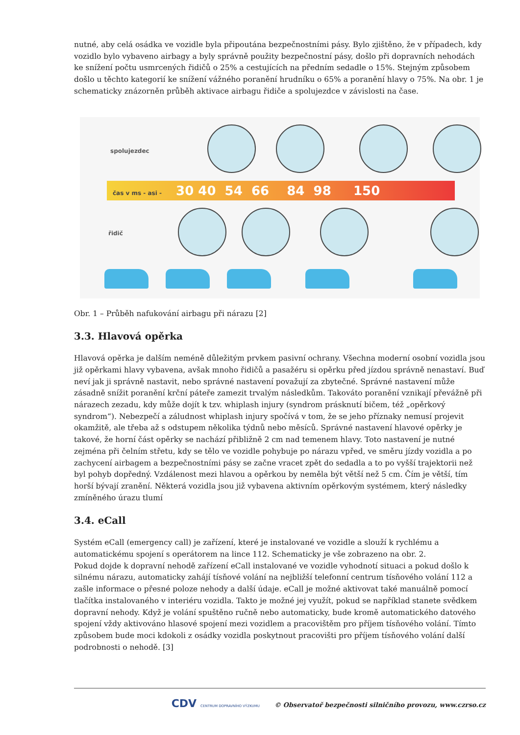nutné, aby celá osádka ve vozidle byla připoutána bezpečnostními pásy. Bylo zjištěno, že v případech, kdy vozidlo bylo vybaveno airbagy a byly správně použity bezpečnostní pásy, došlo při dopravních nehodách ke snížení počtu usmrcených řidičů o 25% a cestujících na předním sedadle o 15%. Stejným způsobem došlo u těchto kategorií ke snížení vážného poranění hrudníku o 65% a poranění hlavy o 75%. Na obr. 1 je schematicky znázorněn průběh aktivace airbagu řidiče a spolujezdce v závislosti na čase.
spolujezdec
čas v ms - asi - 30 40 54 66 84 98 150
řidič
Obr. 1 – Průběh nafukování airbagu při nárazu [2]
3.3. Hlavová opěrka
Hlavová opěrka je dalším neméně důležitým prvkem pasivní ochrany. Všechna moderní osobní vozidla jsou již opěrkami hlavy vybavena, avšak mnoho řidičů a pasažéru si opěrku před jízdou správně nenastaví. Buď neví jak ji správně nastavit, nebo správné nastavení považují za zbytečné. Správné nastavení může zásadně snížit poranění krční páteře zamezit trvalým následkům. Takováto poranění vznikají převážně při nárazech zezadu, kdy může dojít k tzv. whiplash injury (syndrom prásknutí bičem, též „opěrkový syndrom“). Nebezpečí a záludnost whiplash injury spočívá v tom, že se jeho příznaky nemusí projevit okamžitě, ale třeba až s odstupem několika týdnů nebo měsíců. Správné nastavení hlavové opěrky je takové, že horní část opěrky se nachází přibližně 2 cm nad temenem hlavy. Toto nastavení je nutné zejména při čelním střetu, kdy se tělo ve vozidle pohybuje po nárazu vpřed, ve směru jízdy vozidla a po zachycení airbagem a bezpečnostními pásy se začne vracet zpět do sedadla a to po vyšší trajektorii než byl pohyb dopředný. Vzdálenost mezi hlavou a opěrkou by neměla být větší než 5 cm. Čím je větší, tím horší bývají zranění. Některá vozidla jsou již vybavena aktivním opěrkovým systémem, který následky zmíněného úrazu tlumí
3.4. eCall
Systém eCall (emergency call) je zařízení, které je instalované ve vozidle a slouží k rychlému a automatickému spojení s operátorem na lince 112. Schematicky je vše zobrazeno na obr. 2.
Pokud dojde k dopravní nehodě zařízení eCall instalované ve vozidle vyhodnotí situaci a pokud došlo k silnému nárazu, automaticky zahájí tísňové volání na nejbližší telefonní centrum tísňového volání 112 a zašle informace o přesné poloze nehody a další údaje. eCall je možné aktivovat také manuálně pomocí tlačítka instalovaného v interiéru vozidla. Takto je možné jej využít, pokud se například stanete svědkem dopravní nehody. Když je volání spuštěno ručně nebo automaticky, bude kromě automatického datového spojení vždy aktivováno hlasové spojení mezi vozidlem a pracovištěm pro příjem tísňového volání. Tímto způsobem bude moci kdokoli z osádky vozidla poskytnout pracovišti pro příjem tísňového volání další podrobnosti o nehodě. [3]
CDV CENTRUM DOPRAVNÍHO VÝZKUMU © Observatoř bezpečnosti silničního provozu, www.czrso.cz